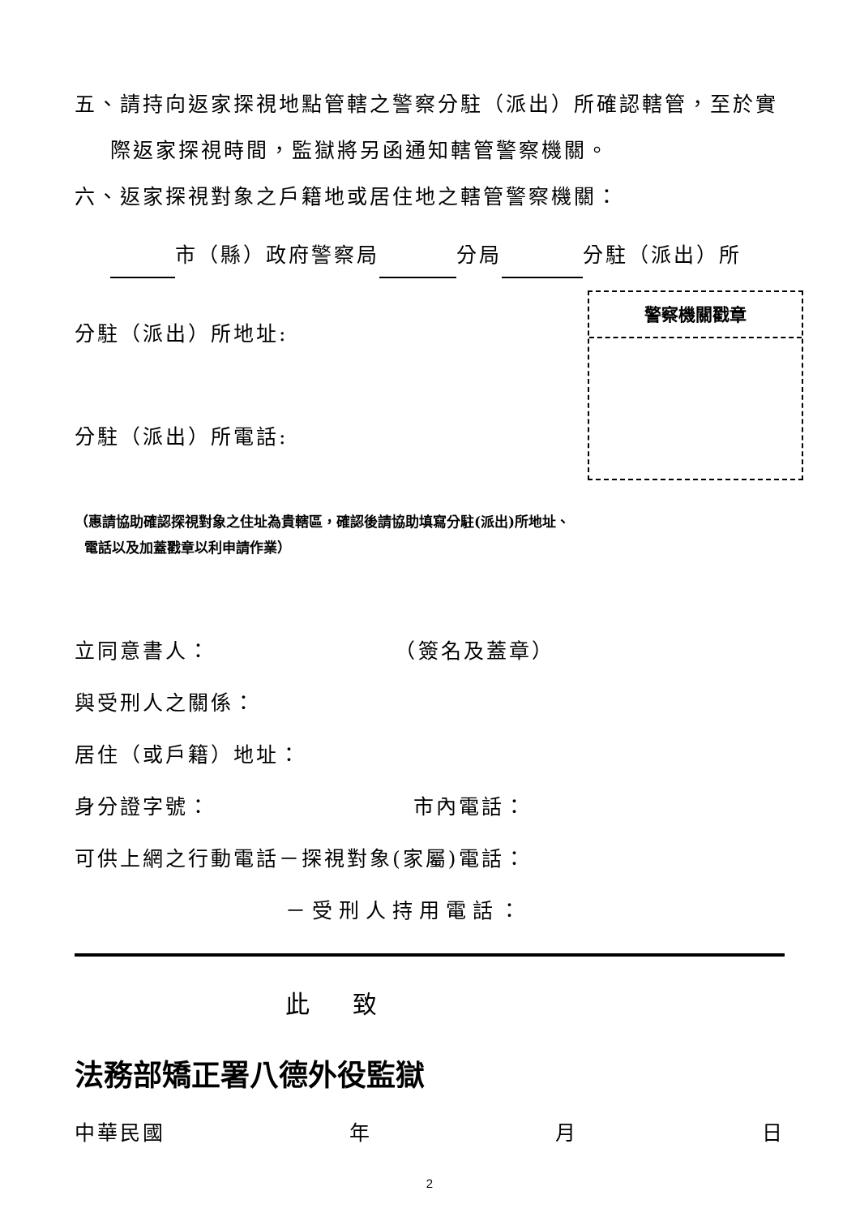五、請持向返家探視地點管轄之警察分駐（派出）所確認轄管，至於實
際返家探視時間，監獄將另函通知轄管警察機關。
六、返家探視對象之戶籍地或居住地之轄管警察機關：
市（縣）政府警察局 分局 分駐（派出）所
警察機關戳章
分駐（派出）所地址:
分駐（派出）所電話:
（惠請協助確認探視對象之住址為貴轄區，確認後請協助填寫分駐(派出)所地址、
電話以及加蓋戳章以利申請作業）
立同意書人： （簽名及蓋章）
與受刑人之關係：
居住（或戶籍）地址：
身分證字號： 市內電話：
可供上網之行動電話－探視對象(家屬)電話：
－受刑人持用電話：
此 致
法務部矯正署八德外役監獄
中華民國 年 月 日
2